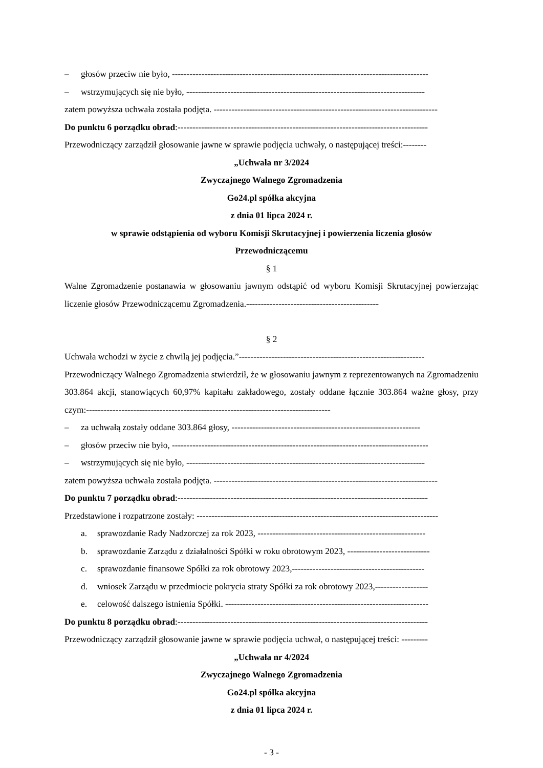– głosów przeciw nie było, ---------------------------------------------------------------------------------------
– wstrzymujących się nie było, ---------------------------------------------------------------------------------
zatem powyższa uchwała została podjęta. ----------------------------------------------------------------------------
Do punktu 6 porządku obrad:-------------------------------------------------------------------------------------
Przewodniczący zarządził głosowanie jawne w sprawie podjęcia uchwały, o następującej treści:--------
„Uchwała nr 3/2024
Zwyczajnego Walnego Zgromadzenia
Go24.pl spółka akcyjna
z dnia 01 lipca 2024 r.
w sprawie odstąpienia od wyboru Komisji Skrutacyjnej i powierzenia liczenia głosów
Przewodniczącemu
§ 1
Walne Zgromadzenie postanawia w głosowaniu jawnym odstąpić od wyboru Komisji Skrutacyjnej powierzając liczenie głosów Przewodniczącemu Zgromadzenia.---------------------------------------------
§ 2
Uchwała wchodzi w życie z chwilą jej podjęcia.”---------------------------------------------------------------
Przewodniczący Walnego Zgromadzenia stwierdził, że w głosowaniu jawnym z reprezentowanych na Zgromadzeniu 303.864 akcji, stanowiących 60,97% kapitału zakładowego, zostały oddane łącznie 303.864 ważne głosy, przy czym:-----------------------------------------------------------------------------------
– za uchwałą zostały oddane 303.864 głosy, ----------------------------------------------------------------
– głosów przeciw nie było, ---------------------------------------------------------------------------------------
– wstrzymujących się nie było, ---------------------------------------------------------------------------------
zatem powyższa uchwała została podjęta. ----------------------------------------------------------------------------
Do punktu 7 porządku obrad:-------------------------------------------------------------------------------------
Przedstawione i rozpatrzone zostały: ----------------------------------------------------------------------------------
a. sprawozdanie Rady Nadzorczej za rok 2023, ---------------------------------------------------------
b. sprawozdanie Zarządu z działalności Spółki w roku obrotowym 2023, ----------------------------
c. sprawozdanie finansowe Spółki za rok obrotowy 2023,---------------------------------------------
d. wniosek Zarządu w przedmiocie pokrycia straty Spółki za rok obrotowy 2023,------------------
e. celowość dalszego istnienia Spółki. ---------------------------------------------------------------------
Do punktu 8 porządku obrad:-------------------------------------------------------------------------------------
Przewodniczący zarządził głosowanie jawne w sprawie podjęcia uchwał, o następującej treści: ---------
„Uchwała nr 4/2024
Zwyczajnego Walnego Zgromadzenia
Go24.pl spółka akcyjna
z dnia 01 lipca 2024 r.
- 3 -